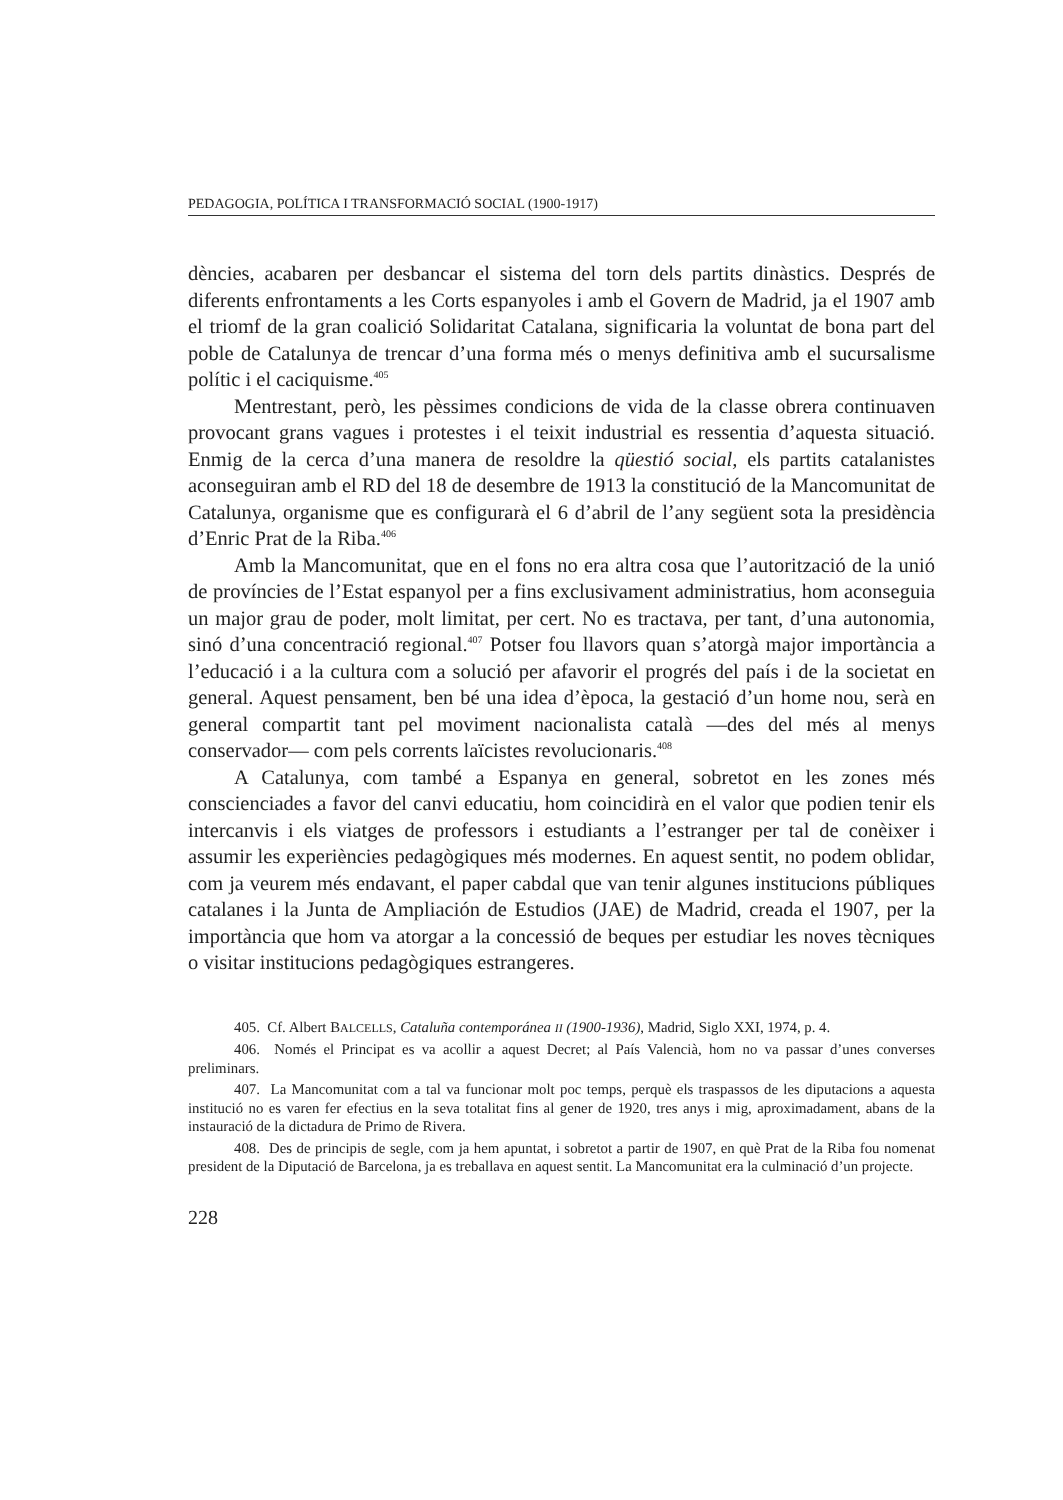PEDAGOGIA, POLÍTICA I TRANSFORMACIÓ SOCIAL (1900-1917)
dències, acabaren per desbancar el sistema del torn dels partits dinàstics. Després de diferents enfrontaments a les Corts espanyoles i amb el Govern de Madrid, ja el 1907 amb el triomf de la gran coalició Solidaritat Catalana, significaria la voluntat de bona part del poble de Catalunya de trencar d’una forma més o menys definitiva amb el sucursalisme polític i el caciquisme.<sup>405</sup>
Mentrestant, però, les pèssimes condicions de vida de la classe obrera continuaven provocant grans vagues i protestes i el teixit industrial es ressentia d’aquesta situació. Enmig de la cerca d’una manera de resoldre la qüestió social, els partits catalanistes aconseguiran amb el RD del 18 de desembre de 1913 la constitució de la Mancomunitat de Catalunya, organisme que es configurarà el 6 d’abril de l’any següent sota la presidència d’Enric Prat de la Riba.<sup>406</sup>
Amb la Mancomunitat, que en el fons no era altra cosa que l’autorització de la unió de províncies de l’Estat espanyol per a fins exclusivament administratius, hom aconseguia un major grau de poder, molt limitat, per cert. No es tractava, per tant, d’una autonomia, sinó d’una concentració regional.<sup>407</sup> Potser fou llavors quan s’atorgà major importància a l’educació i a la cultura com a solució per afavorir el progrés del país i de la societat en general. Aquest pensament, ben bé una idea d’època, la gestació d’un home nou, serà en general compartit tant pel moviment nacionalista català —des del més al menys conservador— com pels corrents laïcistes revolucionaris.<sup>408</sup>
A Catalunya, com també a Espanya en general, sobretot en les zones més conscienciades a favor del canvi educatiu, hom coincidirà en el valor que podien tenir els intercanvis i els viatges de professors i estudiants a l’estranger per tal de conèixer i assumir les experiències pedagògiques més modernes. En aquest sentit, no podem oblidar, com ja veurem més endavant, el paper cabdal que van tenir algunes institucions públiques catalanes i la Junta de Ampliación de Estudios (JAE) de Madrid, creada el 1907, per la importància que hom va atorgar a la concessió de beques per estudiar les noves tècniques o visitar institucions pedagògiques estrangeres.
405. Cf. Albert BALCELLS, Cataluña contemporánea II (1900-1936), Madrid, Siglo XXI, 1974, p. 4.
406. Només el Principat es va acollir a aquest Decret; al País Valencià, hom no va passar d’unes converses preliminars.
407. La Mancomunitat com a tal va funcionar molt poc temps, perquè els traspassos de les diputacions a aquesta institució no es varen fer efectius en la seva totalitat fins al gener de 1920, tres anys i mig, aproximadament, abans de la instauració de la dictadura de Primo de Rivera.
408. Des de principis de segle, com ja hem apuntat, i sobretot a partir de 1907, en què Prat de la Riba fou nomenat president de la Diputació de Barcelona, ja es treballava en aquest sentit. La Mancomunitat era la culminació d’un projecte.
228